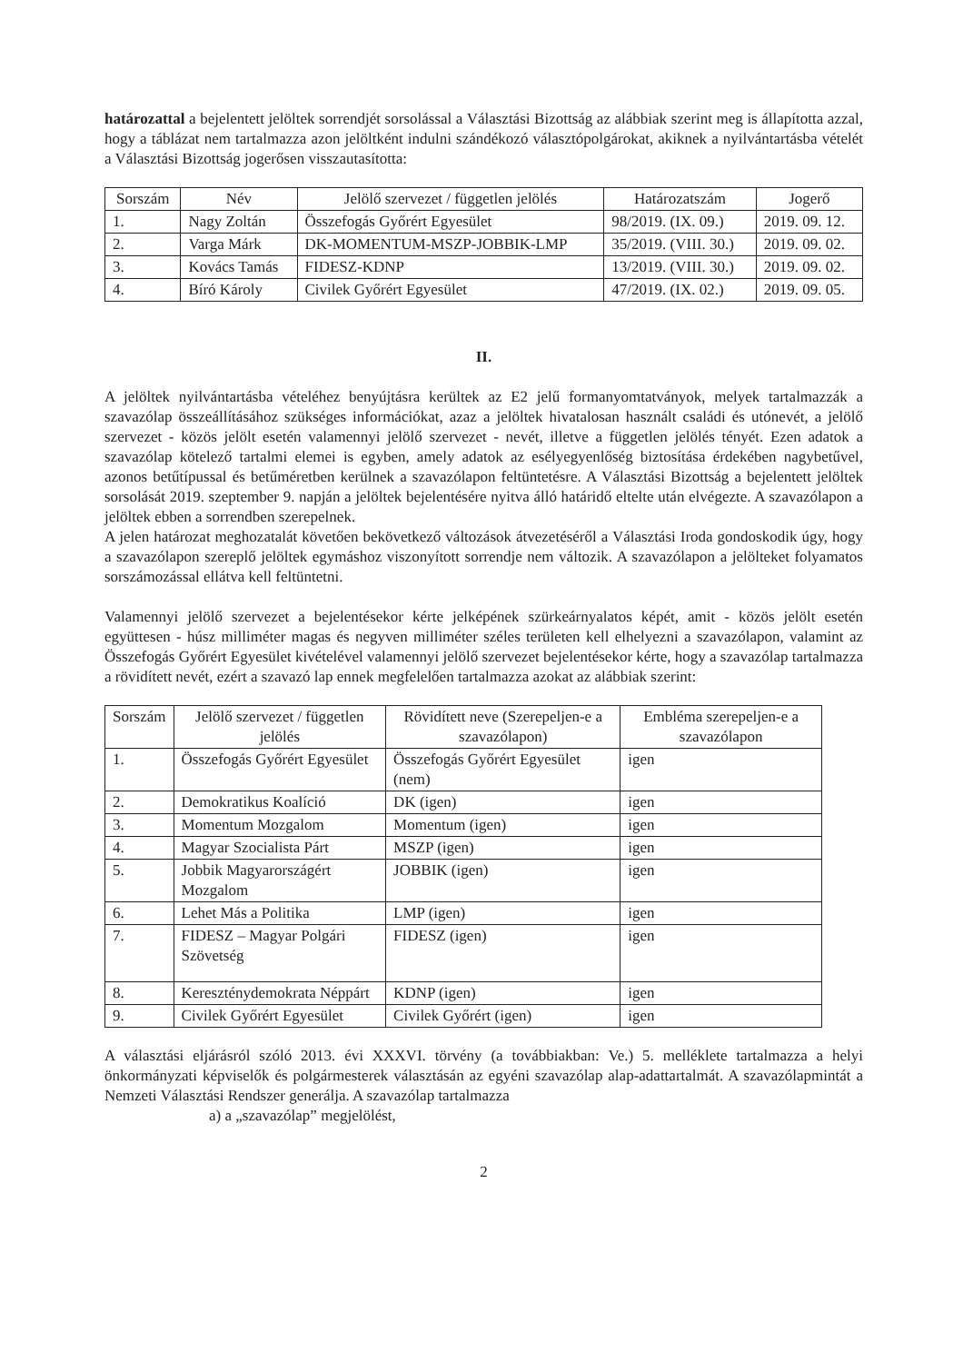határozattal a bejelentett jelöltek sorrendjét sorsolással a Választási Bizottság az alábbiak szerint meg is állapította azzal, hogy a táblázat nem tartalmazza azon jelöltként indulni szándékozó választópolgárokat, akiknek a nyilvántartásba vételét a Választási Bizottság jogerősen visszautasította:
| Sorszám | Név | Jelölő szervezet / független jelölés | Határozatszám | Jogerő |
| --- | --- | --- | --- | --- |
| 1. | Nagy Zoltán | Összefogás Győrért Egyesület | 98/2019. (IX. 09.) | 2019. 09. 12. |
| 2. | Varga Márk | DK-MOMENTUM-MSZP-JOBBIK-LMP | 35/2019. (VIII. 30.) | 2019. 09. 02. |
| 3. | Kovács Tamás | FIDESZ-KDNP | 13/2019. (VIII. 30.) | 2019. 09. 02. |
| 4. | Bíró Károly | Civilek Győrért Egyesület | 47/2019. (IX. 02.) | 2019. 09. 05. |
II.
A jelöltek nyilvántartásba vételéhez benyújtásra kerültek az E2 jelű formanyomtatványok, melyek tartalmazzák a szavazólap összeállításához szükséges információkat, azaz a jelöltek hivatalosan használt családi és utónevét, a jelölő szervezet - közös jelölt esetén valamennyi jelölő szervezet - nevét, illetve a független jelölés tényét. Ezen adatok a szavazólap kötelező tartalmi elemei is egyben, amely adatok az esélyegyenlőség biztosítása érdekében nagybetűvel, azonos betűtípussal és betűméretben kerülnek a szavazólapon feltüntetésre. A Választási Bizottság a bejelentett jelöltek sorsolását 2019. szeptember 9. napján a jelöltek bejelentésére nyitva álló határidő eltelte után elvégezte. A szavazólapon a jelöltek ebben a sorrendben szerepelnek.
A jelen határozat meghozatalát követően bekövetkező változások átvezetéséről a Választási Iroda gondoskodik úgy, hogy a szavazólapon szereplő jelöltek egymáshoz viszonyított sorrendje nem változik. A szavazólapon a jelölteket folyamatos sorszámozással ellátva kell feltüntetni.
Valamennyi jelölő szervezet a bejelentésekor kérte jelképének szürkeárnyalatos képét, amit - közös jelölt esetén együttesen - húsz milliméter magas és negyven milliméter széles területen kell elhelyezni a szavazólapon, valamint az Összefogás Győrért Egyesület kivételével valamennyi jelölő szervezet bejelentésekor kérte, hogy a szavazólap tartalmazza a rövidített nevét, ezért a szavazó lap ennek megfelelően tartalmazza azokat az alábbiak szerint:
| Sorszám | Jelölő szervezet / független jelölés | Rövidített neve (Szerepeljen-e a szavazólapon) | Embléma szerepeljen-e a szavazólapon |
| --- | --- | --- | --- |
| 1. | Összefogás Győrért Egyesület | Összefogás Győrért Egyesület (nem) | igen |
| 2. | Demokratikus Koalíció | DK (igen) | igen |
| 3. | Momentum Mozgalom | Momentum (igen) | igen |
| 4. | Magyar Szocialista Párt | MSZP (igen) | igen |
| 5. | Jobbik Magyarországért Mozgalom | JOBBIK (igen) | igen |
| 6. | Lehet Más a Politika | LMP (igen) | igen |
| 7. | FIDESZ – Magyar Polgári Szövetség | FIDESZ (igen) | igen |
| 8. | Kereszténydemokrata Néppárt | KDNP (igen) | igen |
| 9. | Civilek Győrért Egyesület | Civilek Győrért (igen) | igen |
A választási eljárásról szóló 2013. évi XXXVI. törvény (a továbbiakban: Ve.) 5. melléklete tartalmazza a helyi önkormányzati képviselők és polgármesterek választásán az egyéni szavazólap alap-adattartalmát. A szavazólapmintát a Nemzeti Választási Rendszer generálja. A szavazólap tartalmazza
a) a „szavazólap” megjelölést,
2